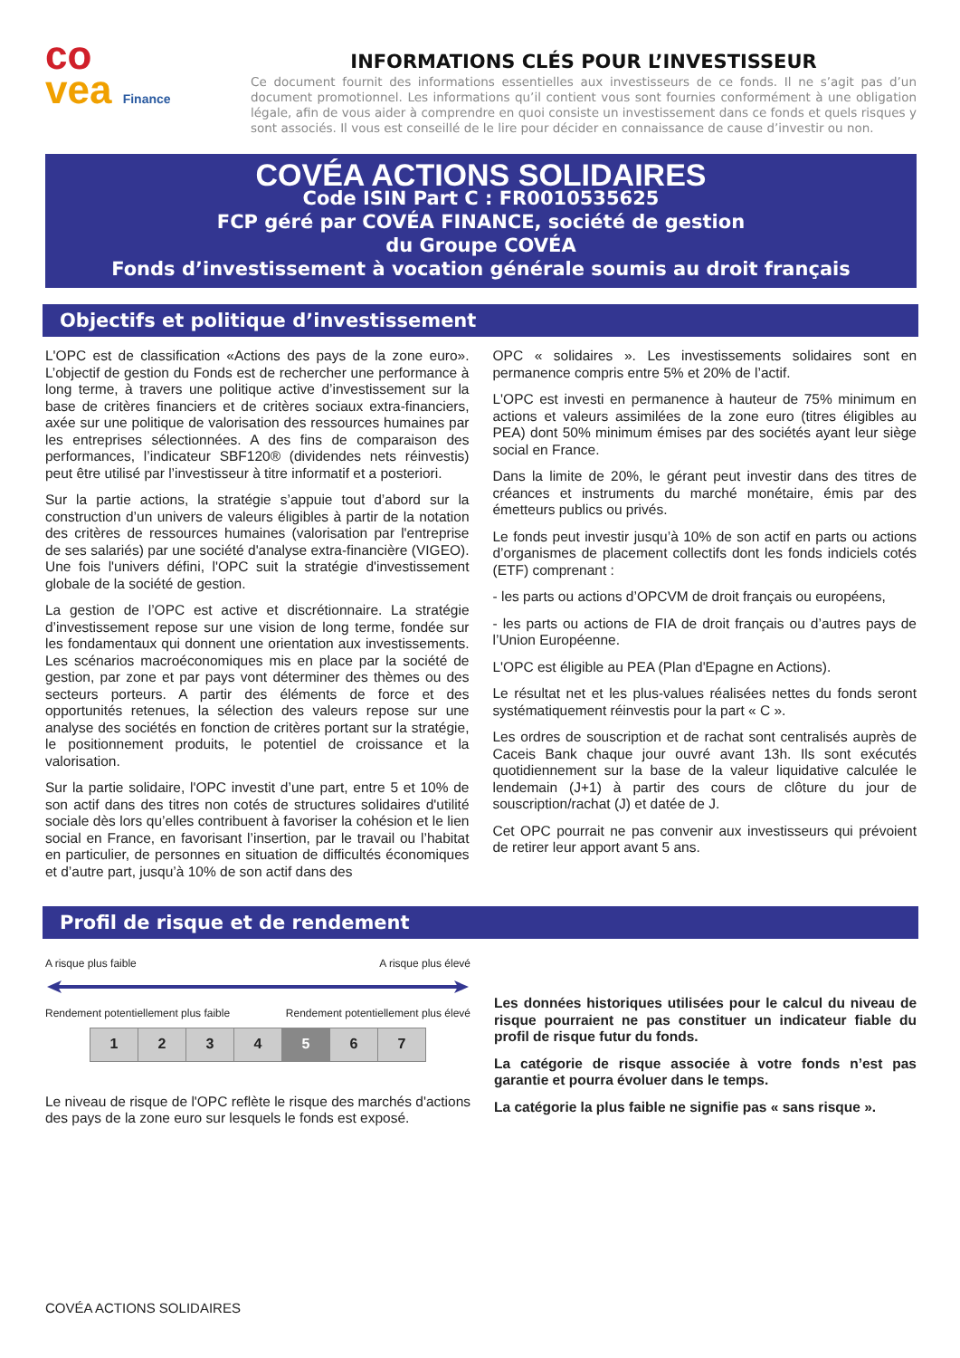co
vea Finance
INFORMATIONS CLÉS POUR L’INVESTISSEUR
Ce document fournit des informations essentielles aux investisseurs de ce fonds. Il ne s’agit pas d’un document promotionnel. Les informations qu’il contient vous sont fournies conformément à une obligation légale, afin de vous aider à comprendre en quoi consiste un investissement dans ce fonds et quels risques y sont associés. Il vous est conseillé de le lire pour décider en connaissance de cause d’investir ou non.
COVÉA ACTIONS SOLIDAIRES
Code ISIN Part C : FR0010535625
FCP géré par COVÉA FINANCE, société de gestion
du Groupe COVÉA
Fonds d’investissement à vocation générale soumis au droit français
Objectifs et politique d’investissement
L'OPC est de classification «Actions des pays de la zone euro». L’objectif de gestion du Fonds est de rechercher une performance à long terme, à travers une politique active d’investissement sur la base de critères financiers et de critères sociaux extra-financiers, axée sur une politique de valorisation des ressources humaines par les entreprises sélectionnées. A des fins de comparaison des performances, l’indicateur SBF120® (dividendes nets réinvestis) peut être utilisé par l’investisseur à titre informatif et a posteriori.
Sur la partie actions, la stratégie s’appuie tout d’abord sur la construction d’un univers de valeurs éligibles à partir de la notation des critères de ressources humaines (valorisation par l'entreprise de ses salariés) par une société d'analyse extra-financière (VIGEO). Une fois l'univers défini, l'OPC suit la stratégie d'investissement globale de la société de gestion.
La gestion de l’OPC est active et discrétionnaire. La stratégie d’investissement repose sur une vision de long terme, fondée sur les fondamentaux qui donnent une orientation aux investissements. Les scénarios macroéconomiques mis en place par la société de gestion, par zone et par pays vont déterminer des thèmes ou des secteurs porteurs. A partir des éléments de force et des opportunités retenues, la sélection des valeurs repose sur une analyse des sociétés en fonction de critères portant sur la stratégie, le positionnement produits, le potentiel de croissance et la valorisation.
Sur la partie solidaire, l'OPC investit d’une part, entre 5 et 10% de son actif dans des titres non cotés de structures solidaires d'utilité sociale dès lors qu’elles contribuent à favoriser la cohésion et le lien social en France, en favorisant l’insertion, par le travail ou l’habitat en particulier, de personnes en situation de difficultés économiques et d’autre part, jusqu’à 10% de son actif dans des
OPC « solidaires ». Les investissements solidaires sont en permanence compris entre 5% et 20% de l’actif.
L'OPC est investi en permanence à hauteur de 75% minimum en actions et valeurs assimilées de la zone euro (titres éligibles au PEA) dont 50% minimum émises par des sociétés ayant leur siège social en France.
Dans la limite de 20%, le gérant peut investir dans des titres de créances et instruments du marché monétaire, émis par des émetteurs publics ou privés.
Le fonds peut investir jusqu’à 10% de son actif en parts ou actions d’organismes de placement collectifs dont les fonds indiciels cotés (ETF) comprenant :
- les parts ou actions d’OPCVM de droit français ou européens,
- les parts ou actions de FIA de droit français ou d’autres pays de l’Union Européenne.
L'OPC est éligible au PEA (Plan d'Epagne en Actions).
Le résultat net et les plus-values réalisées nettes du fonds seront systématiquement réinvestis pour la part « C ».
Les ordres de souscription et de rachat sont centralisés auprès de Caceis Bank chaque jour ouvré avant 13h. Ils sont exécutés quotidiennement sur la base de la valeur liquidative calculée le lendemain (J+1) à partir des cours de clôture du jour de souscription/rachat (J) et datée de J.
Cet OPC pourrait ne pas convenir aux investisseurs qui prévoient de retirer leur apport avant 5 ans.
Profil de risque et de rendement
A risque plus faible A risque plus élevé
Rendement potentiellement plus faible Rendement potentiellement plus élevé
| 1 | 2 | 3 | 4 | 5 | 6 | 7 |
Le niveau de risque de l'OPC reflète le risque des marchés d'actions des pays de la zone euro sur lesquels le fonds est exposé.
Les données historiques utilisées pour le calcul du niveau de risque pourraient ne pas constituer un indicateur fiable du profil de risque futur du fonds.
La catégorie de risque associée à votre fonds n’est pas garantie et pourra évoluer dans le temps.
La catégorie la plus faible ne signifie pas « sans risque ».
COVÉA ACTIONS SOLIDAIRES